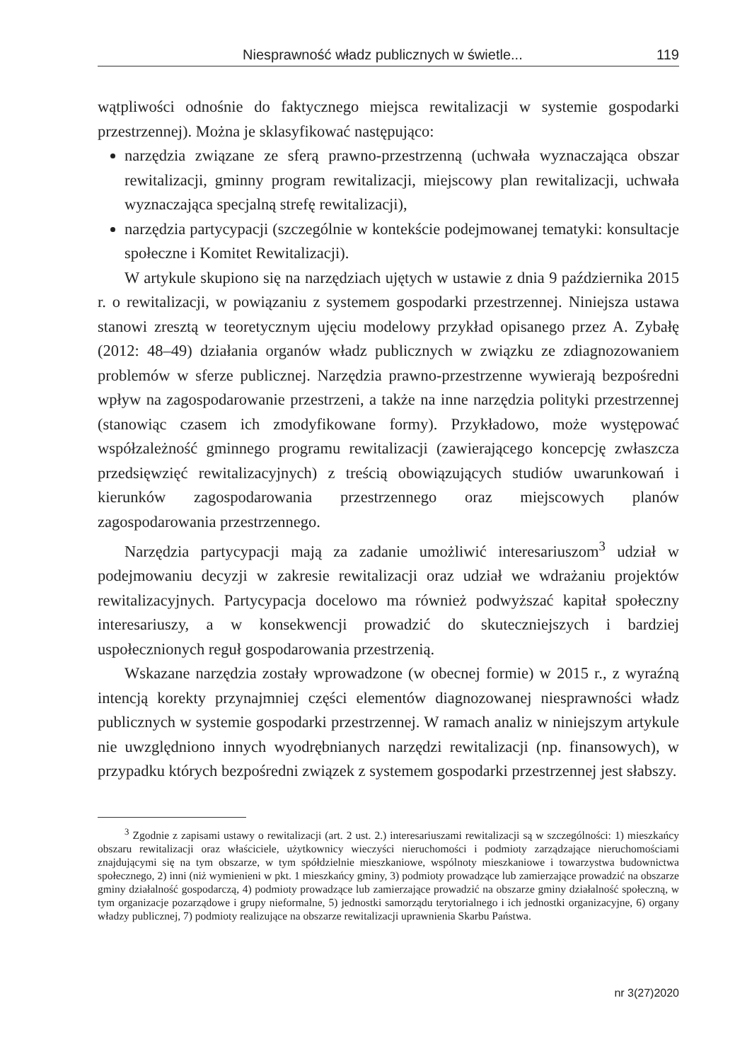Niesprawność władz publicznych w świetle... 119
wątpliwości odnośnie do faktycznego miejsca rewitalizacji w systemie gospodarki przestrzennej). Można je sklasyfikować następująco:
narzędzia związane ze sferą prawno-przestrzenną (uchwała wyznaczająca obszar rewitalizacji, gminny program rewitalizacji, miejscowy plan rewitalizacji, uchwała wyznaczająca specjalną strefę rewitalizacji),
narzędzia partycypacji (szczególnie w kontekście podejmowanej tematyki: konsultacje społeczne i Komitet Rewitalizacji).
W artykule skupiono się na narzędziach ujętych w ustawie z dnia 9 października 2015 r. o rewitalizacji, w powiązaniu z systemem gospodarki przestrzennej. Niniejsza ustawa stanowi zresztą w teoretycznym ujęciu modelowy przykład opisanego przez A. Zybałę (2012: 48–49) działania organów władz publicznych w związku ze zdiagnozowaniem problemów w sferze publicznej. Narzędzia prawno-przestrzenne wywierają bezpośredni wpływ na zagospodarowanie przestrzeni, a także na inne narzędzia polityki przestrzennej (stanowiąc czasem ich zmodyfikowane formy). Przykładowo, może występować współzależność gminnego programu rewitalizacji (zawierającego koncepcję zwłaszcza przedsięwzięć rewitalizacyjnych) z treścią obowiązujących studiów uwarunkowań i kierunków zagospodarowania przestrzennego oraz miejscowych planów zagospodarowania przestrzennego.
Narzędzia partycypacji mają za zadanie umożliwić interesariuszom<sup>3</sup> udział w podejmowaniu decyzji w zakresie rewitalizacji oraz udział we wdrażaniu projektów rewitalizacyjnych. Partycypacja docelowo ma również podwyższać kapitał społeczny interesariuszy, a w konsekwencji prowadzić do skuteczniejszych i bardziej uspołecznionych reguł gospodarowania przestrzenią.
Wskazane narzędzia zostały wprowadzone (w obecnej formie) w 2015 r., z wyraźną intencją korekty przynajmniej części elementów diagnozowanej niesprawności władz publicznych w systemie gospodarki przestrzennej. W ramach analiz w niniejszym artykule nie uwzględniono innych wyodrębnianych narzędzi rewitalizacji (np. finansowych), w przypadku których bezpośredni związek z systemem gospodarki przestrzennej jest słabszy.
<sup>3</sup> Zgodnie z zapisami ustawy o rewitalizacji (art. 2 ust. 2.) interesariuszami rewitalizacji są w szczególności: 1) mieszkańcy obszaru rewitalizacji oraz właściciele, użytkownicy wieczyści nieruchomości i podmioty zarządzające nieruchomościami znajdującymi się na tym obszarze, w tym spółdzielnie mieszkaniowe, wspólnoty mieszkaniowe i towarzystwa budownictwa społecznego, 2) inni (niż wymienieni w pkt. 1 mieszkańcy gminy, 3) podmioty prowadzące lub zamierzające prowadzić na obszarze gminy działalność gospodarczą, 4) podmioty prowadzące lub zamierzające prowadzić na obszarze gminy działalność społeczną, w tym organizacje pozarządowe i grupy nieformalne, 5) jednostki samorządu terytorialnego i ich jednostki organizacyjne, 6) organy władzy publicznej, 7) podmioty realizujące na obszarze rewitalizacji uprawnienia Skarbu Państwa.
nr 3(27)2020